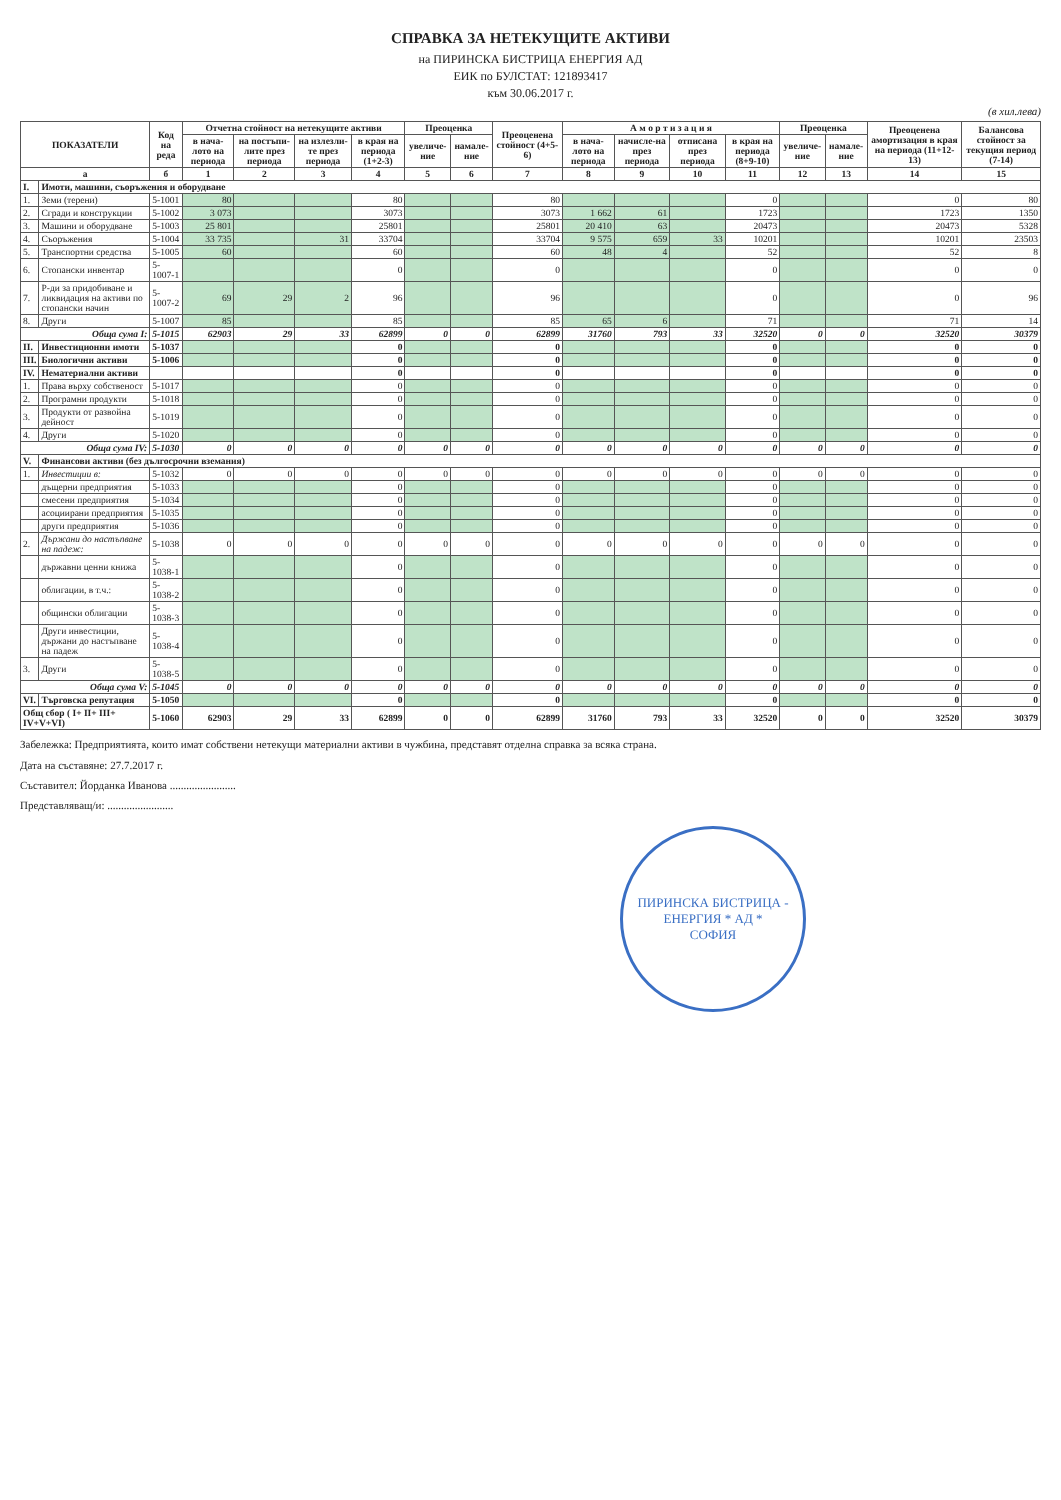СПРАВКА ЗА НЕТЕКУЩИТЕ АКТИВИ
на ПИРИНСКА БИСТРИЦА ЕНЕРГИЯ АД
ЕИК по БУЛСТАТ: 121893417
към 30.06.2017 г.
(в хил.лева)
| ПОКАЗАТЕЛИ | | Код на реда | Отчетна стойност на нетекущите активи | | | | Преоценка | | Преоценена стойност (4+5-6) | А м о р т и з а ц и я | | | | Преоценка | | Преоценена амортизация в края на периода (11+12-13) | Балансова стойност за текущия период (7-14) |
| --- | --- | --- | --- | --- | --- | --- | --- | --- | --- | --- | --- | --- | --- | --- | --- | --- | --- |
| | | | в нача-лото на периода | на постъпи-лите през периода | на излезли-те през периода | в края на периода (1+2-3) | увеличе-ние | намале-ние | | в нача-лото на периода | начисле-на през периода | отписана през периода | в края на периода (8+9-10) | увеличе-ние | намале-ние | | |
| а | | б | 1 | 2 | 3 | 4 | 5 | 6 | 7 | 8 | 9 | 10 | 11 | 12 | 13 | 14 | 15 |
| I. | Имоти, машини, съоръжения и оборудване | | | | | | | | | | | | | | | | |
| 1. | Земи (терени) | 5-1001 | 80 | | | 80 | | | 80 | | | | 0 | | | 0 | 80 |
| 2. | Сгради и конструкции | 5-1002 | 3 073 | | | 3073 | | | 3073 | 1 662 | 61 | | 1723 | | | 1723 | 1350 |
| 3. | Машини и оборудване | 5-1003 | 25 801 | | | 25801 | | | 25801 | 20 410 | 63 | | 20473 | | | 20473 | 5328 |
| 4. | Съоръжения | 5-1004 | 33 735 | | 31 | 33704 | | | 33704 | 9 575 | 659 | 33 | 10201 | | | 10201 | 23503 |
| 5. | Транспортни средства | 5-1005 | 60 | | | 60 | | | 60 | 48 | 4 | | 52 | | | 52 | 8 |
| 6. | Стопански инвентар | 5-1007-1 | | | | 0 | | | 0 | | | | 0 | | | 0 | 0 |
| 7. | Р-ди за придобиване и ликвидация на активи по стопански начин | 5-1007-2 | 69 | 29 | 2 | 96 | | | 96 | | | | 0 | | | 0 | 96 |
| 8. | Други | 5-1007 | 85 | | | 85 | | | 85 | 65 | 6 | | 71 | | | 71 | 14 |
| Обща сума I: | | 5-1015 | 62903 | 29 | 33 | 62899 | 0 | 0 | 62899 | 31760 | 793 | 33 | 32520 | 0 | 0 | 32520 | 30379 |
| II. | Инвестиционни имоти | 5-1037 | | | | 0 | | | 0 | | | | 0 | | | 0 | 0 |
| III. | Биологични активи | 5-1006 | | | | 0 | | | 0 | | | | 0 | | | 0 | 0 |
| IV. | Нематериални активи | | | | | 0 | | | 0 | | | | 0 | | | 0 | 0 |
| 1. | Права върху собственост | 5-1017 | | | | 0 | | | 0 | | | | 0 | | | 0 | 0 |
| 2. | Програмни продукти | 5-1018 | | | | 0 | | | 0 | | | | 0 | | | 0 | 0 |
| 3. | Продукти от развойна дейност | 5-1019 | | | | 0 | | | 0 | | | | 0 | | | 0 | 0 |
| 4. | Други | 5-1020 | | | | 0 | | | 0 | | | | 0 | | | 0 | 0 |
| Обща сума IV: | | 5-1030 | 0 | 0 | 0 | 0 | 0 | 0 | 0 | 0 | 0 | 0 | 0 | 0 | 0 | 0 | 0 |
| V. | Финансови активи (без дългосрочни вземания) | | | | | | | | | | | | | | | | |
| 1. | Инвестиции в: | 5-1032 | 0 | 0 | 0 | 0 | 0 | 0 | 0 | 0 | 0 | 0 | 0 | 0 | 0 | 0 | 0 |
| | дъщерни предприятия | 5-1033 | | | | 0 | | | 0 | | | | 0 | | | 0 | 0 |
| | смесени предприятия | 5-1034 | | | | 0 | | | 0 | | | | 0 | | | 0 | 0 |
| | асоциирани предприятия | 5-1035 | | | | 0 | | | 0 | | | | 0 | | | 0 | 0 |
| | други предприятия | 5-1036 | | | | 0 | | | 0 | | | | 0 | | | 0 | 0 |
| 2. | Държани до настъпване на падеж: | 5-1038 | 0 | 0 | 0 | 0 | 0 | 0 | 0 | 0 | 0 | 0 | 0 | 0 | 0 | 0 | 0 |
| | държавни ценни книжа | 5-1038-1 | | | | 0 | | | 0 | | | | 0 | | | 0 | 0 |
| | облигации, в т.ч.: | 5-1038-2 | | | | 0 | | | 0 | | | | 0 | | | 0 | 0 |
| | общински облигации | 5-1038-3 | | | | 0 | | | 0 | | | | 0 | | | 0 | 0 |
| | Други инвестиции, държани до настъпване на падеж | 5-1038-4 | | | | 0 | | | 0 | | | | 0 | | | 0 | 0 |
| 3. | Други | 5-1038-5 | | | | 0 | | | 0 | | | | 0 | | | 0 | 0 |
| Обща сума V: | | 5-1045 | 0 | 0 | 0 | 0 | 0 | 0 | 0 | 0 | 0 | 0 | 0 | 0 | 0 | 0 | 0 |
| VI. | Търговска репутация | 5-1050 | | | | 0 | | | 0 | | | | 0 | | | 0 | 0 |
| Общ сбор ( I+ II+ III+ IV+V+VI) | | 5-1060 | 62903 | 29 | 33 | 62899 | 0 | 0 | 62899 | 31760 | 793 | 33 | 32520 | 0 | 0 | 32520 | 30379 |
Забележка: Предприятията, които имат собствени нетекущи материални активи в чужбина, представят отделна справка за всяка страна.
Дата на съставяне: 27.7.2017 г.
Съставител: Йорданка Иванова ........................
Представляващ/и: ........................
ПИРИНСКА БИСТРИЦА - ЕНЕРГИЯ * АД *
СОФИЯ